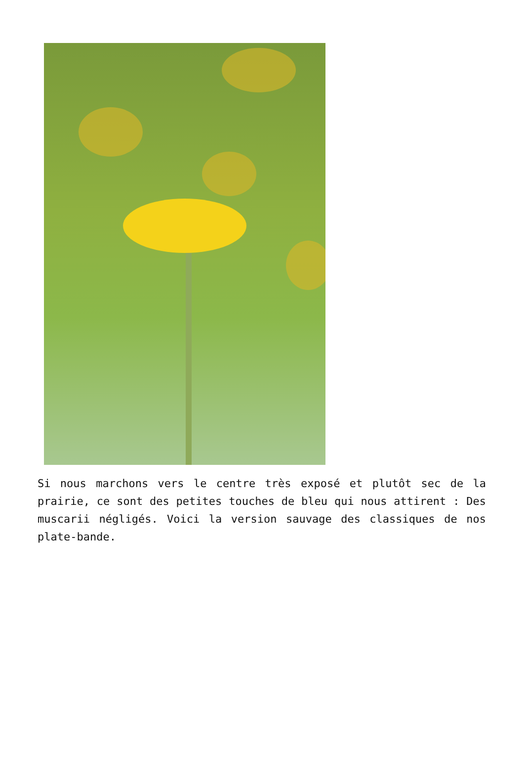Si nous marchons vers le centre très exposé et plutôt sec de la prairie, ce sont des petites touches de bleu qui nous attirent : Des muscarii négligés. Voici la version sauvage des classiques de nos plate-bande.